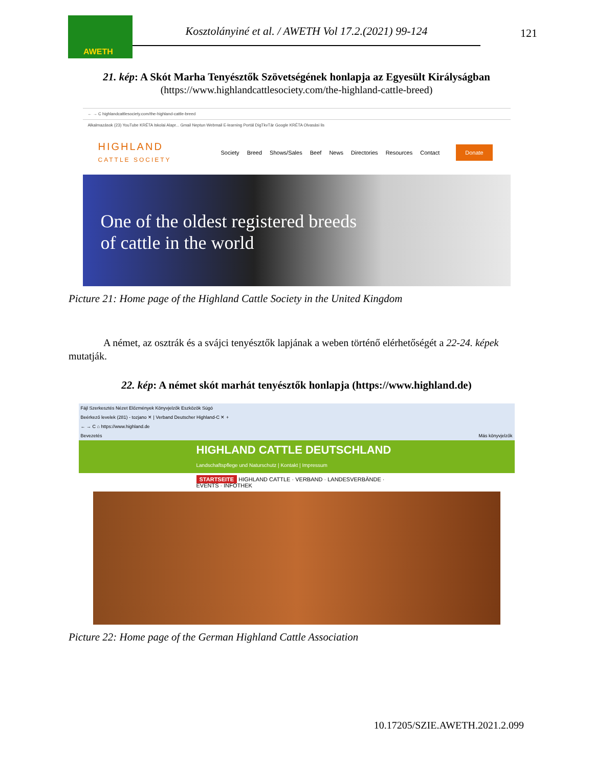AWETH
Kosztolányiné et al. / AWETH Vol 17.2.(2021) 99-124
121
21. kép: A Skót Marha Tenyésztők Szövetségének honlapja az Egyesült Királyságban
(https://www.highlandcattlesociety.com/the-highland-cattle-breed)
← → C highlandcattlesociety.com/the-highland-cattle-breed
Alkalmazások (23) YouTube KRÉTA Iskolai Alapr... Gmail Neptun Webmail E-learning Portál DigTkvTár Google KRÉTA Olvasási lis
HIGHLAND
CATTLE SOCIETY
Society Breed Shows/Sales Beef News Directories Resources Contact
Donate
One of the oldest registered breeds
of cattle in the world
Picture 21: Home page of the Highland Cattle Society in the United Kingdom
A német, az osztrák és a svájci tenyésztők lapjának a weben történő elérhetőségét a 22-24. képek mutatják.
22. kép: A német skót marhát tenyésztők honlapja (https://www.highland.de)
Fájl Szerkesztés Nézet Előzmények Könyvjelzők Eszközök Súgó
Beérkező levelek (281) - tozjano ✕ | Verband Deutscher Highland-C ✕ +
← → C ⌂ https://www.highland.de
Bevezetés Más könyvjelzők
HIGHLAND CATTLE DEUTSCHLAND Landschaftspflege und Naturschutz | Kontakt | Impressum
STARTSEITE HIGHLAND CATTLE · VERBAND · LANDESVERBÄNDE · EVENTS · INFOTHEK
Picture 22: Home page of the German Highland Cattle Association
10.17205/SZIE.AWETH.2021.2.099